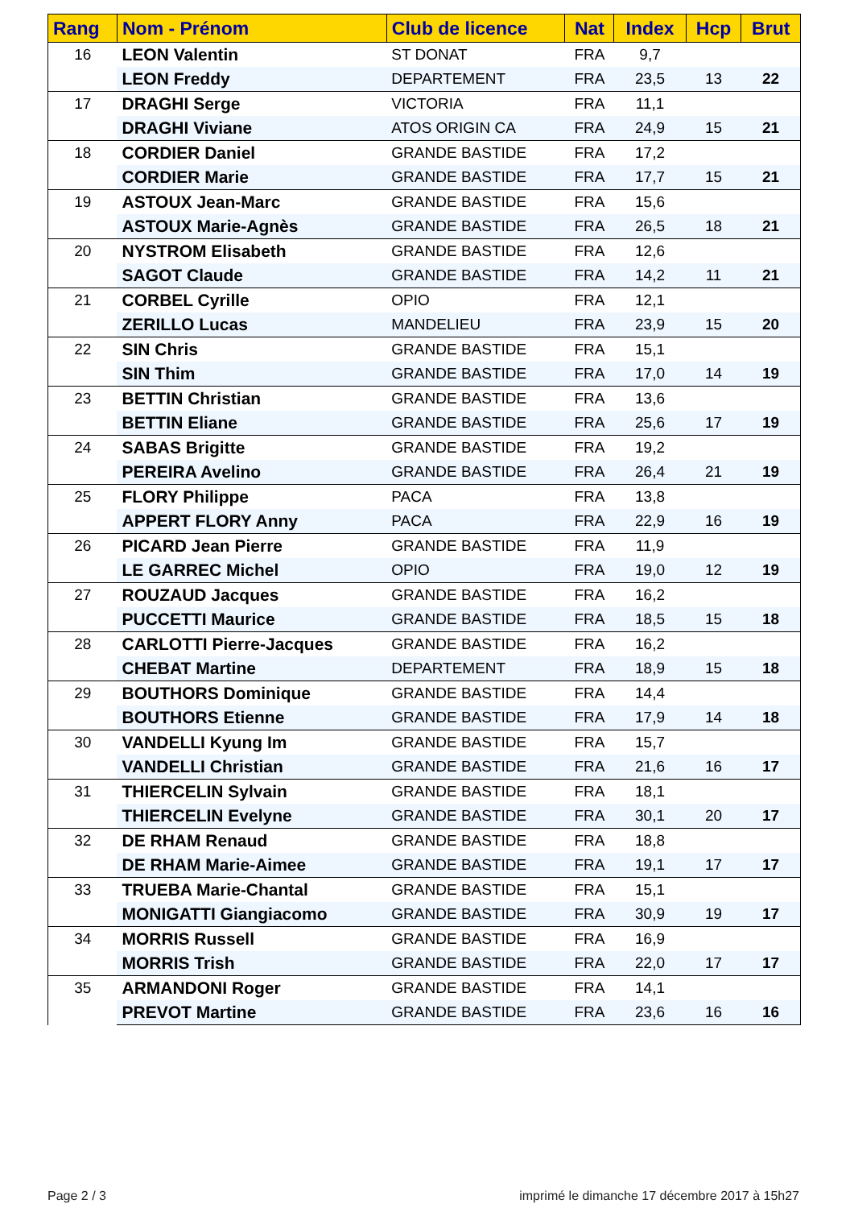| Rang | Nom - Prénom | Club de licence | Nat | Index | Hcp | Brut |
| --- | --- | --- | --- | --- | --- | --- |
| 16 | LEON Valentin | ST DONAT | FRA | 9,7 | | |
| | LEON Freddy | DEPARTEMENT | FRA | 23,5 | 13 | 22 |
| 17 | DRAGHI Serge | VICTORIA | FRA | 11,1 | | |
| | DRAGHI Viviane | ATOS ORIGIN CA | FRA | 24,9 | 15 | 21 |
| 18 | CORDIER Daniel | GRANDE BASTIDE | FRA | 17,2 | | |
| | CORDIER Marie | GRANDE BASTIDE | FRA | 17,7 | 15 | 21 |
| 19 | ASTOUX Jean-Marc | GRANDE BASTIDE | FRA | 15,6 | | |
| | ASTOUX Marie-Agnès | GRANDE BASTIDE | FRA | 26,5 | 18 | 21 |
| 20 | NYSTROM Elisabeth | GRANDE BASTIDE | FRA | 12,6 | | |
| | SAGOT Claude | GRANDE BASTIDE | FRA | 14,2 | 11 | 21 |
| 21 | CORBEL Cyrille | OPIO | FRA | 12,1 | | |
| | ZERILLO Lucas | MANDELIEU | FRA | 23,9 | 15 | 20 |
| 22 | SIN Chris | GRANDE BASTIDE | FRA | 15,1 | | |
| | SIN Thim | GRANDE BASTIDE | FRA | 17,0 | 14 | 19 |
| 23 | BETTIN Christian | GRANDE BASTIDE | FRA | 13,6 | | |
| | BETTIN Eliane | GRANDE BASTIDE | FRA | 25,6 | 17 | 19 |
| 24 | SABAS Brigitte | GRANDE BASTIDE | FRA | 19,2 | | |
| | PEREIRA Avelino | GRANDE BASTIDE | FRA | 26,4 | 21 | 19 |
| 25 | FLORY Philippe | PACA | FRA | 13,8 | | |
| | APPERT FLORY Anny | PACA | FRA | 22,9 | 16 | 19 |
| 26 | PICARD Jean Pierre | GRANDE BASTIDE | FRA | 11,9 | | |
| | LE GARREC Michel | OPIO | FRA | 19,0 | 12 | 19 |
| 27 | ROUZAUD Jacques | GRANDE BASTIDE | FRA | 16,2 | | |
| | PUCCETTI Maurice | GRANDE BASTIDE | FRA | 18,5 | 15 | 18 |
| 28 | CARLOTTI Pierre-Jacques | GRANDE BASTIDE | FRA | 16,2 | | |
| | CHEBAT Martine | DEPARTEMENT | FRA | 18,9 | 15 | 18 |
| 29 | BOUTHORS Dominique | GRANDE BASTIDE | FRA | 14,4 | | |
| | BOUTHORS Etienne | GRANDE BASTIDE | FRA | 17,9 | 14 | 18 |
| 30 | VANDELLI Kyung Im | GRANDE BASTIDE | FRA | 15,7 | | |
| | VANDELLI Christian | GRANDE BASTIDE | FRA | 21,6 | 16 | 17 |
| 31 | THIERCELIN Sylvain | GRANDE BASTIDE | FRA | 18,1 | | |
| | THIERCELIN Evelyne | GRANDE BASTIDE | FRA | 30,1 | 20 | 17 |
| 32 | DE RHAM Renaud | GRANDE BASTIDE | FRA | 18,8 | | |
| | DE RHAM Marie-Aimee | GRANDE BASTIDE | FRA | 19,1 | 17 | 17 |
| 33 | TRUEBA Marie-Chantal | GRANDE BASTIDE | FRA | 15,1 | | |
| | MONIGATTI Giangiacomo | GRANDE BASTIDE | FRA | 30,9 | 19 | 17 |
| 34 | MORRIS Russell | GRANDE BASTIDE | FRA | 16,9 | | |
| | MORRIS Trish | GRANDE BASTIDE | FRA | 22,0 | 17 | 17 |
| 35 | ARMANDONI Roger | GRANDE BASTIDE | FRA | 14,1 | | |
| | PREVOT Martine | GRANDE BASTIDE | FRA | 23,6 | 16 | 16 |
Page 2 / 3
imprimé le dimanche 17 décembre 2017 à 15h27